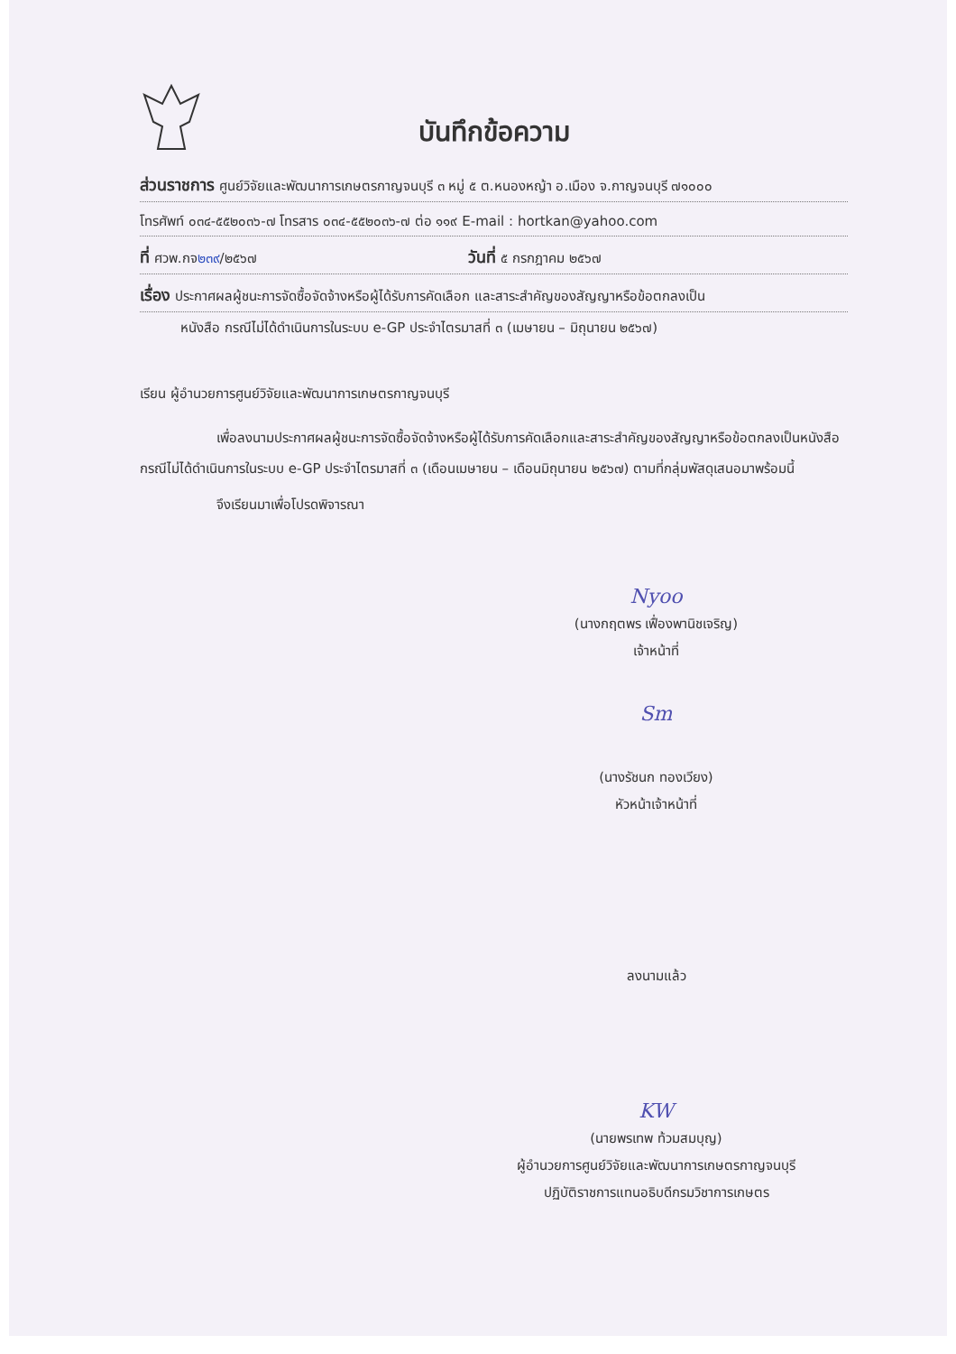บันทึกข้อความ
ส่วนราชการ ศูนย์วิจัยและพัฒนาการเกษตรกาญจนบุรี ๓ หมู่ ๕ ต.หนองหญ้า อ.เมือง จ.กาญจนบุรี ๗๑๐๐๐
โทรศัพท์ ๐๓๔-๕๕๒๐๓๖-๗ โทรสาร ๐๓๔-๕๕๒๐๓๖-๗ ต่อ ๑๑๙ E-mail : hortkan@yahoo.com
ที่ ศวพ.กจ๒๓๙/๒๕๖๗ วันที่ ๕ กรกฎาคม ๒๕๖๗
เรื่อง ประกาศผลผู้ชนะการจัดซื้อจัดจ้างหรือผู้ได้รับการคัดเลือก และสาระสำคัญของสัญญาหรือข้อตกลงเป็น
หนังสือ กรณีไม่ได้ดำเนินการในระบบ e-GP ประจำไตรมาสที่ ๓ (เมษายน – มิถุนายน ๒๕๖๗)
เรียน ผู้อำนวยการศูนย์วิจัยและพัฒนาการเกษตรกาญจนบุรี
เพื่อลงนามประกาศผลผู้ชนะการจัดซื้อจัดจ้างหรือผู้ได้รับการคัดเลือกและสาระสำคัญของสัญญาหรือข้อตกลงเป็นหนังสือ กรณีไม่ได้ดำเนินการในระบบ e-GP ประจำไตรมาสที่ ๓ (เดือนเมษายน – เดือนมิถุนายน ๒๕๖๗) ตามที่กลุ่มพัสดุเสนอมาพร้อมนี้
จึงเรียนมาเพื่อโปรดพิจารณา
Nyoo
(นางกฤตพร เฟื่องพานิชเจริญ)
เจ้าหน้าที่
Sm
(นางรัชนก ทองเวียง)
หัวหน้าเจ้าหน้าที่
ลงนามแล้ว
KW
(นายพรเทพ ท้วมสมบุญ)
ผู้อำนวยการศูนย์วิจัยและพัฒนาการเกษตรกาญจนบุรี
ปฏิบัติราชการแทนอธิบดีกรมวิชาการเกษตร